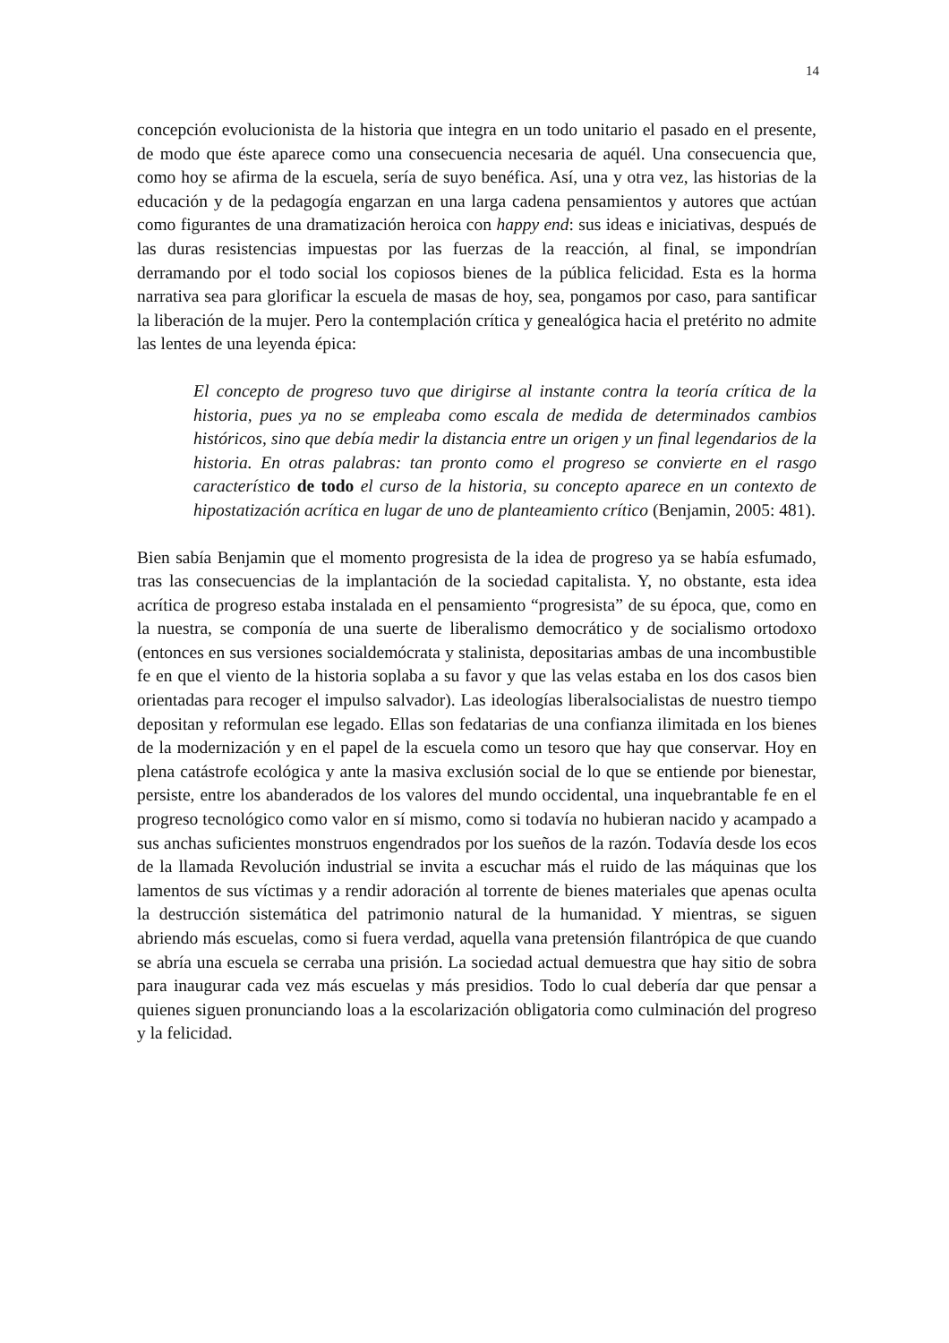14
concepción evolucionista de la historia que integra en un todo unitario el pasado en el presente, de modo que éste aparece como una consecuencia necesaria de aquél. Una consecuencia que, como hoy se afirma de la escuela, sería de suyo benéfica. Así, una y otra vez, las historias de la educación y de la pedagogía engarzan en una larga cadena pensamientos y autores que actúan como figurantes de una dramatización heroica con happy end: sus ideas e iniciativas, después de las duras resistencias impuestas por las fuerzas de la reacción, al final, se impondrían derramando por el todo social los copiosos bienes de la pública felicidad. Esta es la horma narrativa sea para glorificar la escuela de masas de hoy, sea, pongamos por caso, para santificar la liberación de la mujer. Pero la contemplación crítica y genealógica hacia el pretérito no admite las lentes de una leyenda épica:
El concepto de progreso tuvo que dirigirse al instante contra la teoría crítica de la historia, pues ya no se empleaba como escala de medida de determinados cambios históricos, sino que debía medir la distancia entre un origen y un final legendarios de la historia. En otras palabras: tan pronto como el progreso se convierte en el rasgo característico de todo el curso de la historia, su concepto aparece en un contexto de hipostatización acrítica en lugar de uno de planteamiento crítico (Benjamin, 2005: 481).
Bien sabía Benjamin que el momento progresista de la idea de progreso ya se había esfumado, tras las consecuencias de la implantación de la sociedad capitalista. Y, no obstante, esta idea acrítica de progreso estaba instalada en el pensamiento “progresista” de su época, que, como en la nuestra, se componía de una suerte de liberalismo democrático y de socialismo ortodoxo (entonces en sus versiones socialdemócrata y stalinista, depositarias ambas de una incombustible fe en que el viento de la historia soplaba a su favor y que las velas estaba en los dos casos bien orientadas para recoger el impulso salvador). Las ideologías liberalsocialistas de nuestro tiempo depositan y reformulan ese legado. Ellas son fedatarias de una confianza ilimitada en los bienes de la modernización y en el papel de la escuela como un tesoro que hay que conservar. Hoy en plena catástrofe ecológica y ante la masiva exclusión social de lo que se entiende por bienestar, persiste, entre los abanderados de los valores del mundo occidental, una inquebrantable fe en el progreso tecnológico como valor en sí mismo, como si todavía no hubieran nacido y acampado a sus anchas suficientes monstruos engendrados por los sueños de la razón. Todavía desde los ecos de la llamada Revolución industrial se invita a escuchar más el ruido de las máquinas que los lamentos de sus víctimas y a rendir adoración al torrente de bienes materiales que apenas oculta la destrucción sistemática del patrimonio natural de la humanidad. Y mientras, se siguen abriendo más escuelas, como si fuera verdad, aquella vana pretensión filantrópica de que cuando se abría una escuela se cerraba una prisión. La sociedad actual demuestra que hay sitio de sobra para inaugurar cada vez más escuelas y más presidios. Todo lo cual debería dar que pensar a quienes siguen pronunciando loas a la escolarización obligatoria como culminación del progreso y la felicidad.